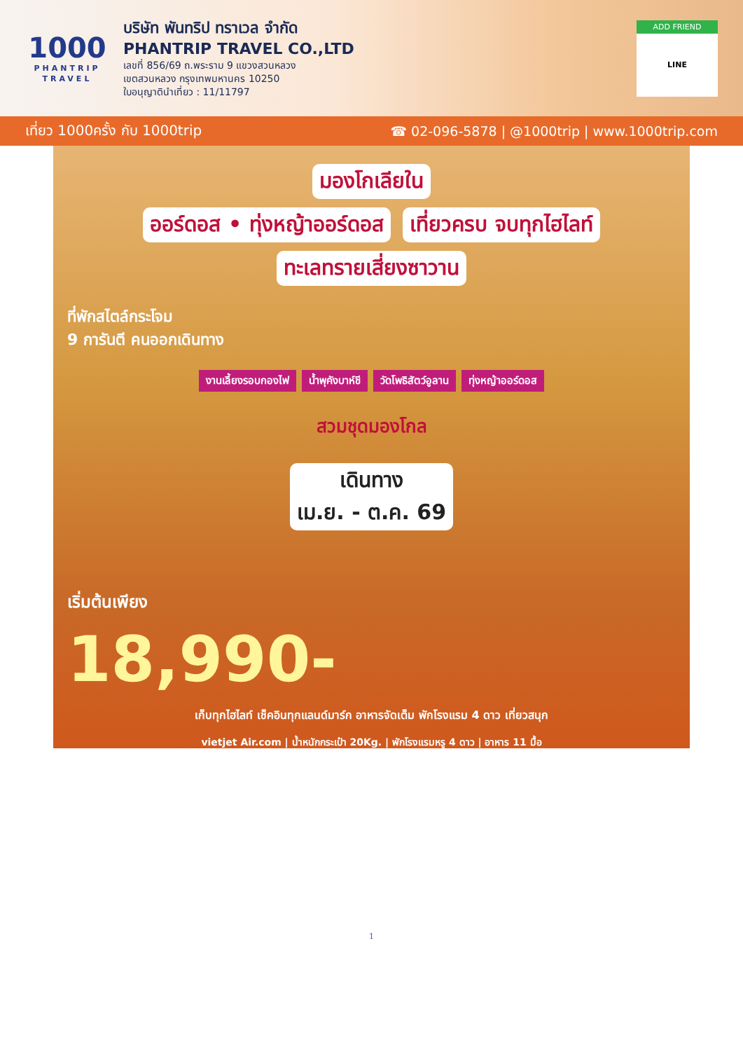1000
PHANTRIP
TRAVEL
บริษัท พันทริป ทราเวล จำกัด
PHANTRIP TRAVEL CO.,LTD
เลขที่ 856/69 ถ.พระราม 9 แขวงสวนหลวง
เขตสวนหลวง กรุงเทพมหานคร 10250
ใบอนุญาตินำเที่ยว : 11/11797
ADD FRIEND
LINE
เที่ยว 1000ครั้ง กับ 1000trip ☎ 02-096-5878 | @1000trip | www.1000trip.com
มองโกเลียใน
ออร์ดอส • ทุ่งหญ้าออร์ดอส เที่ยวครบ จบทุกไฮไลท์
ทะเลทรายเสี่ยงซาวาน
ที่พักสไตล์กระโจม
9 การันตี คนออกเดินทาง
งานเลี้ยงรอบกองไฟ น้ำพุคังบาห์ชี วัดโพธิสัตว์อูลาน ทุ่งหญ้าออร์ดอส
สวมชุดมองโกล
เดินทาง
เม.ย. - ต.ค. 69
เริ่มต้นเพียง
18,990-
เก็บทุกไฮไลท์ เช็คอินทุกแลนด์มาร์ก อาหารจัดเต็ม พักโรงแรม 4 ดาว เที่ยวสนุก
vietjet Air.com | น้ำหนักกระเป๋า 20Kg. | พักโรงแรมหรู 4 ดาว | อาหาร 11 มื้อ
1